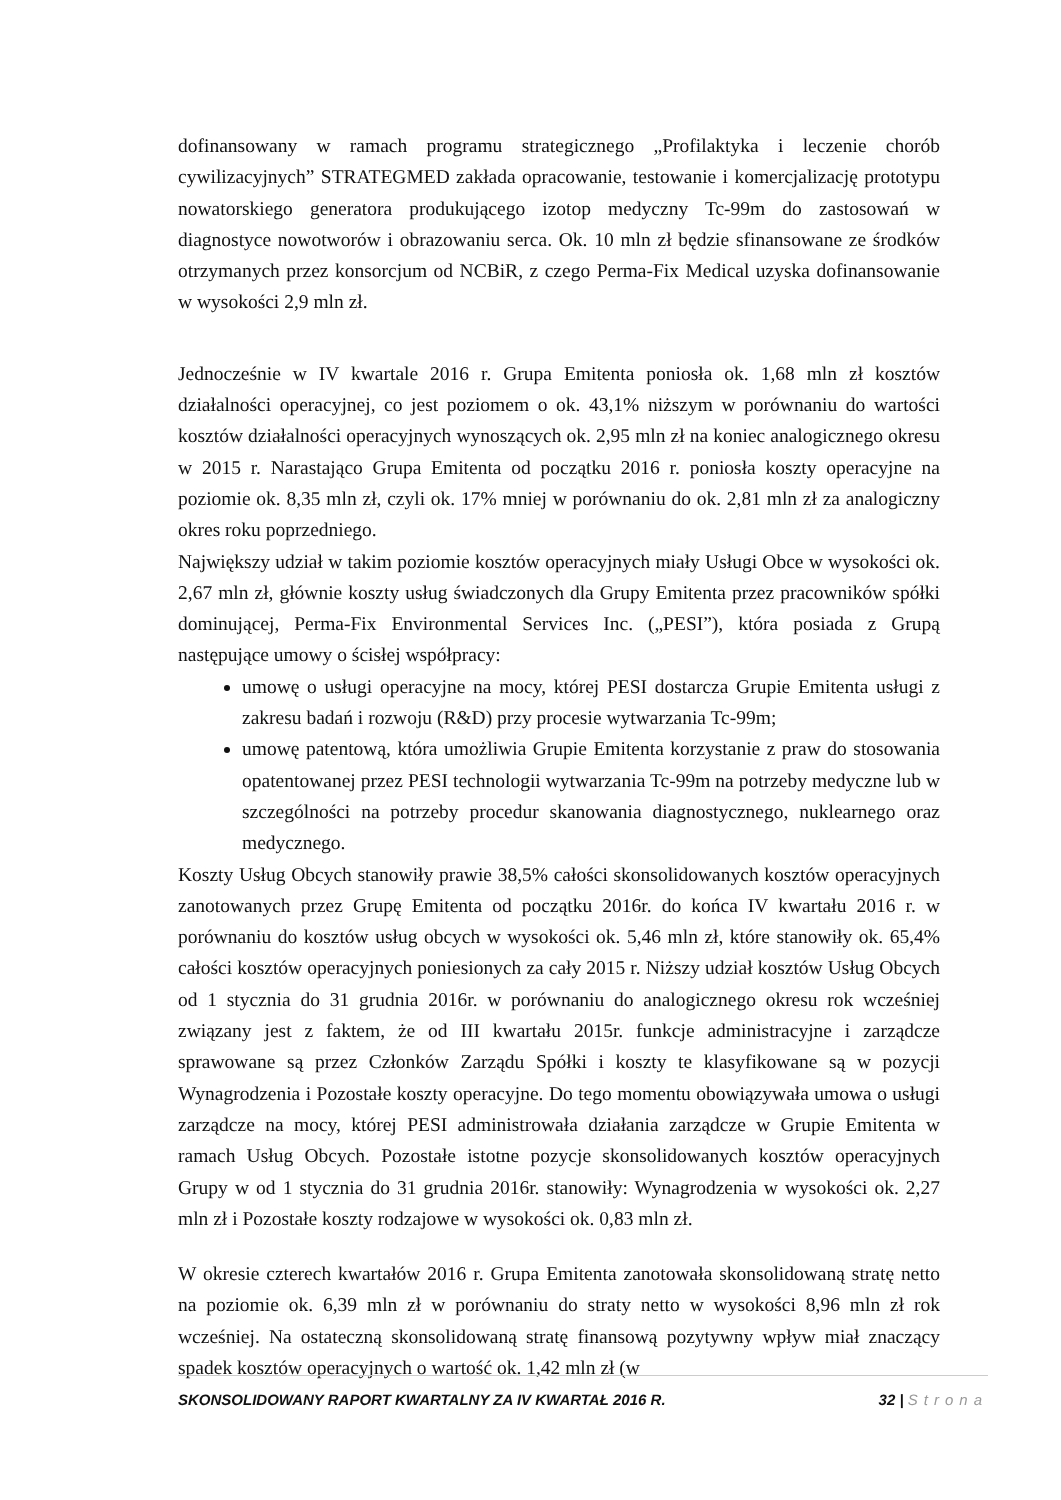dofinansowany w ramach programu strategicznego „Profilaktyka i leczenie chorób cywilizacyjnych” STRATEGMED zakłada opracowanie, testowanie i komercjalizację prototypu nowatorskiego generatora produkującego izotop medyczny Tc-99m do zastosowań w diagnostyce nowotworów i obrazowaniu serca. Ok. 10 mln zł będzie sfinansowane ze środków otrzymanych przez konsorcjum od NCBiR, z czego Perma-Fix Medical uzyska dofinansowanie w wysokości 2,9 mln zł.
Jednocześnie w IV kwartale 2016 r. Grupa Emitenta poniosła ok. 1,68 mln zł kosztów działalności operacyjnej, co jest poziomem o ok. 43,1% niższym w porównaniu do wartości kosztów działalności operacyjnych wynoszących ok. 2,95 mln zł na koniec analogicznego okresu w 2015 r. Narastająco Grupa Emitenta od początku 2016 r. poniosła koszty operacyjne na poziomie ok. 8,35 mln zł, czyli ok. 17% mniej w porównaniu do ok. 2,81 mln zł za analogiczny okres roku poprzedniego.
Największy udział w takim poziomie kosztów operacyjnych miały Usługi Obce w wysokości ok. 2,67 mln zł, głównie koszty usług świadczonych dla Grupy Emitenta przez pracowników spółki dominującej, Perma-Fix Environmental Services Inc. („PESI”), która posiada z Grupą następujące umowy o ścisłej współpracy:
umowę o usługi operacyjne na mocy, której PESI dostarcza Grupie Emitenta usługi z zakresu badań i rozwoju (R&D) przy procesie wytwarzania Tc-99m;
umowę patentową, która umożliwia Grupie Emitenta korzystanie z praw do stosowania opatentowanej przez PESI technologii wytwarzania Tc-99m na potrzeby medyczne lub w szczególności na potrzeby procedur skanowania diagnostycznego, nuklearnego oraz medycznego.
Koszty Usług Obcych stanowiły prawie 38,5% całości skonsolidowanych kosztów operacyjnych zanotowanych przez Grupę Emitenta od początku 2016r. do końca IV kwartału 2016 r. w porównaniu do kosztów usług obcych w wysokości ok. 5,46 mln zł, które stanowiły ok. 65,4% całości kosztów operacyjnych poniesionych za cały 2015 r. Niższy udział kosztów Usług Obcych od 1 stycznia do 31 grudnia 2016r. w porównaniu do analogicznego okresu rok wcześniej związany jest z faktem, że od III kwartału 2015r. funkcje administracyjne i zarządcze sprawowane są przez Członków Zarządu Spółki i koszty te klasyfikowane są w pozycji Wynagrodzenia i Pozostałe koszty operacyjne. Do tego momentu obowiązywała umowa o usługi zarządcze na mocy, której PESI administrowała działania zarządcze w Grupie Emitenta w ramach Usług Obcych. Pozostałe istotne pozycje skonsolidowanych kosztów operacyjnych Grupy w od 1 stycznia do 31 grudnia 2016r. stanowiły: Wynagrodzenia w wysokości ok. 2,27 mln zł i Pozostałe koszty rodzajowe w wysokości ok. 0,83 mln zł.
W okresie czterech kwartałów 2016 r. Grupa Emitenta zanotowała skonsolidowaną stratę netto na poziomie ok. 6,39 mln zł w porównaniu do straty netto w wysokości 8,96 mln zł rok wcześniej. Na ostateczną skonsolidowaną stratę finansową pozytywny wpływ miał znaczący spadek kosztów operacyjnych o wartość ok. 1,42 mln zł (w
SKONSOLIDOWANY RAPORT KWARTALNY ZA IV KWARTAŁ 2016 R. 32 | Strona